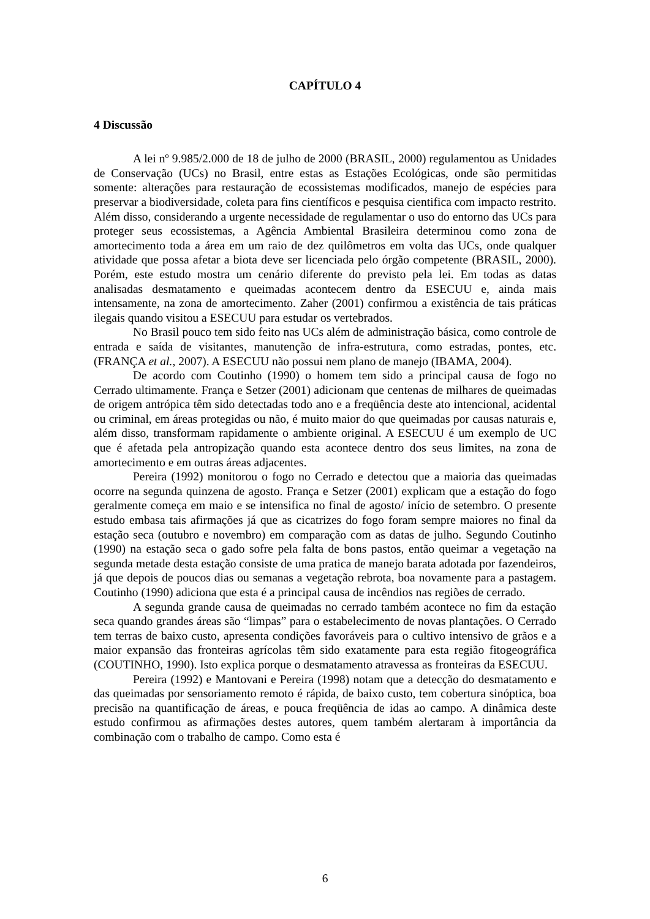CAPÍTULO 4
4 Discussão
A lei nº 9.985/2.000 de 18 de julho de 2000 (BRASIL, 2000) regulamentou as Unidades de Conservação (UCs) no Brasil, entre estas as Estações Ecológicas, onde são permitidas somente: alterações para restauração de ecossistemas modificados, manejo de espécies para preservar a biodiversidade, coleta para fins científicos e pesquisa cientifica com impacto restrito. Além disso, considerando a urgente necessidade de regulamentar o uso do entorno das UCs para proteger seus ecossistemas, a Agência Ambiental Brasileira determinou como zona de amortecimento toda a área em um raio de dez quilômetros em volta das UCs, onde qualquer atividade que possa afetar a biota deve ser licenciada pelo órgão competente (BRASIL, 2000). Porém, este estudo mostra um cenário diferente do previsto pela lei. Em todas as datas analisadas desmatamento e queimadas acontecem dentro da ESECUU e, ainda mais intensamente, na zona de amortecimento. Zaher (2001) confirmou a existência de tais práticas ilegais quando visitou a ESECUU para estudar os vertebrados.
No Brasil pouco tem sido feito nas UCs além de administração básica, como controle de entrada e saída de visitantes, manutenção de infra-estrutura, como estradas, pontes, etc. (FRANÇA et al., 2007). A ESECUU não possui nem plano de manejo (IBAMA, 2004).
De acordo com Coutinho (1990) o homem tem sido a principal causa de fogo no Cerrado ultimamente. França e Setzer (2001) adicionam que centenas de milhares de queimadas de origem antrópica têm sido detectadas todo ano e a freqüência deste ato intencional, acidental ou criminal, em áreas protegidas ou não, é muito maior do que queimadas por causas naturais e, além disso, transformam rapidamente o ambiente original. A ESECUU é um exemplo de UC que é afetada pela antropização quando esta acontece dentro dos seus limites, na zona de amortecimento e em outras áreas adjacentes.
Pereira (1992) monitorou o fogo no Cerrado e detectou que a maioria das queimadas ocorre na segunda quinzena de agosto. França e Setzer (2001) explicam que a estação do fogo geralmente começa em maio e se intensifica no final de agosto/ início de setembro. O presente estudo embasa tais afirmações já que as cicatrizes do fogo foram sempre maiores no final da estação seca (outubro e novembro) em comparação com as datas de julho. Segundo Coutinho (1990) na estação seca o gado sofre pela falta de bons pastos, então queimar a vegetação na segunda metade desta estação consiste de uma pratica de manejo barata adotada por fazendeiros, já que depois de poucos dias ou semanas a vegetação rebrota, boa novamente para a pastagem. Coutinho (1990) adiciona que esta é a principal causa de incêndios nas regiões de cerrado.
A segunda grande causa de queimadas no cerrado também acontece no fim da estação seca quando grandes áreas são “limpas” para o estabelecimento de novas plantações. O Cerrado tem terras de baixo custo, apresenta condições favoráveis para o cultivo intensivo de grãos e a maior expansão das fronteiras agrícolas têm sido exatamente para esta região fitogeográfica (COUTINHO, 1990). Isto explica porque o desmatamento atravessa as fronteiras da ESECUU.
Pereira (1992) e Mantovani e Pereira (1998) notam que a detecção do desmatamento e das queimadas por sensoriamento remoto é rápida, de baixo custo, tem cobertura sinóptica, boa precisão na quantificação de áreas, e pouca freqüência de idas ao campo. A dinâmica deste estudo confirmou as afirmações destes autores, quem também alertaram à importância da combinação com o trabalho de campo. Como esta é
6